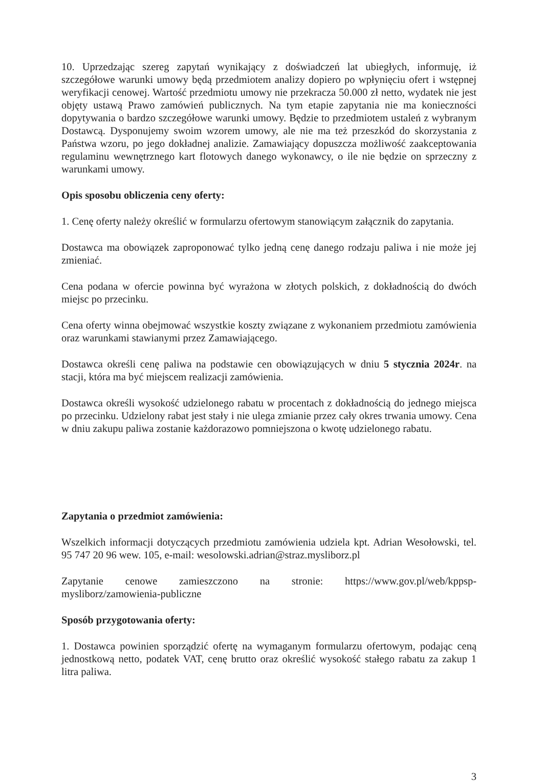10. Uprzedzając szereg zapytań wynikający z doświadczeń lat ubiegłych, informuję, iż szczegółowe warunki umowy będą przedmiotem analizy dopiero po wpłynięciu ofert i wstępnej weryfikacji cenowej. Wartość przedmiotu umowy nie przekracza 50.000 zł netto, wydatek nie jest objęty ustawą Prawo zamówień publicznych. Na tym etapie zapytania nie ma konieczności dopytywania o bardzo szczegółowe warunki umowy. Będzie to przedmiotem ustaleń z wybranym Dostawcą. Dysponujemy swoim wzorem umowy, ale nie ma też przeszkód do skorzystania z Państwa wzoru, po jego dokładnej analizie. Zamawiający dopuszcza możliwość zaakceptowania regulaminu wewnętrznego kart flotowych danego wykonawcy, o ile nie będzie on sprzeczny z warunkami umowy.
Opis sposobu obliczenia ceny oferty:
1. Cenę oferty należy określić w formularzu ofertowym stanowiącym załącznik do zapytania.
Dostawca ma obowiązek zaproponować tylko jedną cenę danego rodzaju paliwa i nie może jej zmieniać.
Cena podana w ofercie powinna być wyrażona w złotych polskich, z dokładnością do dwóch miejsc po przecinku.
Cena oferty winna obejmować wszystkie koszty związane z wykonaniem przedmiotu zamówienia oraz warunkami stawianymi przez Zamawiającego.
Dostawca określi cenę paliwa na podstawie cen obowiązujących w dniu 5 stycznia 2024r. na stacji, która ma być miejscem realizacji zamówienia.
Dostawca określi wysokość udzielonego rabatu w procentach z dokładnością do jednego miejsca po przecinku. Udzielony rabat jest stały i nie ulega zmianie przez cały okres trwania umowy. Cena w dniu zakupu paliwa zostanie każdorazowo pomniejszona o kwotę udzielonego rabatu.
Zapytania o przedmiot zamówienia:
Wszelkich informacji dotyczących przedmiotu zamówienia udziela kpt. Adrian Wesołowski, tel. 95 747 20 96 wew. 105, e-mail: wesolowski.adrian@straz.mysliborz.pl
Zapytanie cenowe zamieszczono na stronie: https://www.gov.pl/web/kppsp-mysliborz/zamowienia-publiczne
Sposób przygotowania oferty:
1. Dostawca powinien sporządzić ofertę na wymaganym formularzu ofertowym, podając ceną jednostkową netto, podatek VAT, cenę brutto oraz określić wysokość stałego rabatu za zakup 1 litra paliwa.
3